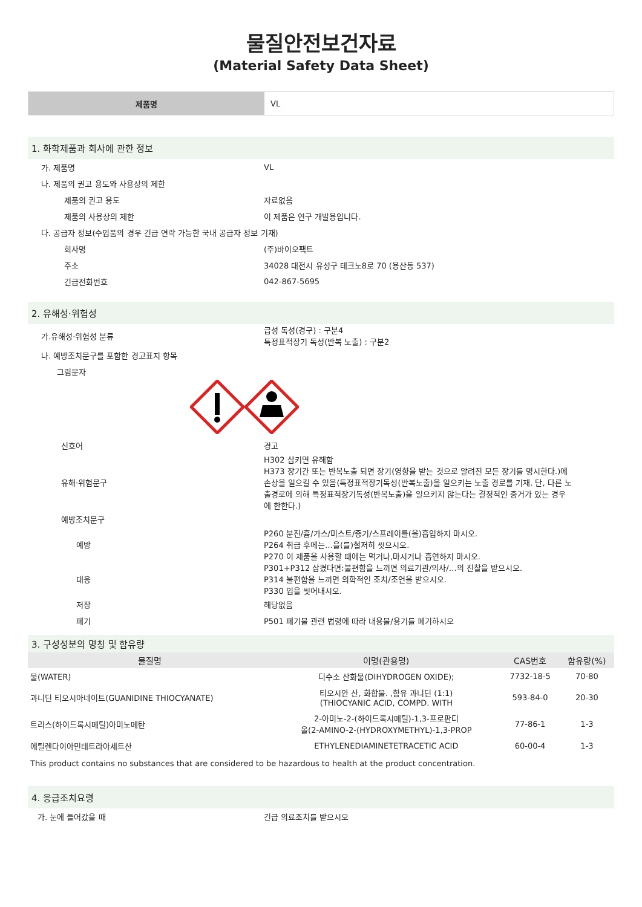물질안전보건자료
(Material Safety Data Sheet)
제품명
VL
1. 화학제품과 회사에 관한 정보
가. 제품명 VL
나. 제품의 권고 용도와 사용상의 제한
제품의 권고 용도 자료없음
제품의 사용상의 제한 이 제품은 연구 개발용입니다.
다. 공급자 정보(수입품의 경우 긴급 연락 가능한 국내 공급자 정보 기재)
회사명 (주)바이오팩트
주소
34028 대전시 유성구 테크노8로 70 (용산동 537)
긴급전화번호 042-867-5695
2. 유해성·위험성
가.유해성·위험성 분류
급성 독성(경구) : 구분4
특정표적장기 독성(반복 노출) : 구분2
나. 예방조치문구를 포함한 경고표지 항목
그림문자
신호어 경고
유해·위험문구
H302 삼키면 유해함
H373 장기간 또는 반복노출 되면 장기(영향을 받는 것으로 알려진 모든 장기를 명시한다.)에 손상을 일으킬 수 있음(특정표적장기독성(반복노출)을 일으키는 노출 경로를 기재. 단, 다른 노출경로에 의해 특정표적장기독성(반복노출)을 일으키지 않는다는 결정적인 증거가 있는 경우에 한한다.)
예방조치문구
예방
P260 분진/흄/가스/미스트/증기/스프레이를(을)흡입하지 마시오.
P264 취급 후에는…을(를)철저히 씻으시오.
P270 이 제품을 사용할 때에는 먹거나,마시거나 흡연하지 마시오.
대응
P301+P312 삼켰다면:불편함을 느끼면 의료기관/의사/…의 진찰을 받으시오.
P314 불편함을 느끼면 의학적인 조치/조언을 받으시오.
P330 입을 씻어내시오.
저장 해당없음
폐기
P501 폐기물 관련 법령에 따라 내용물/용기를 폐기하시오
3. 구성성분의 명칭 및 함유량
| 물질명 | 이명(관용명) | CAS번호 | 함유량(%) |
| --- | --- | --- | --- |
| 물(WATER) | 디수소 산화물(DIHYDROGEN OXIDE); | 7732-18-5 | 70-80 |
| 과니딘 티오시아네이트(GUANIDINE THIOCYANATE) | 티오시안 산, 화합물. ,함유 과니딘 (1:1) (THIOCYANIC ACID, COMPD. WITH | 593-84-0 | 20-30 |
| 트리스(하이드록시메틸)아미노메탄 | 2-아미노-2-(하이드록시메틸)-1,3-프로판디 올(2-AMINO-2-(HYDROXYMETHYL)-1,3-PROP | 77-86-1 | 1-3 |
| 에틸렌다이아민테트라아세트산 | ETHYLENEDIAMINETETRACETIC ACID | 60-00-4 | 1-3 |
This product contains no substances that are considered to be hazardous to health at the product concentration.
4. 응급조치요령
가. 눈에 들어갔을 때 긴급 의료조치를 받으시오